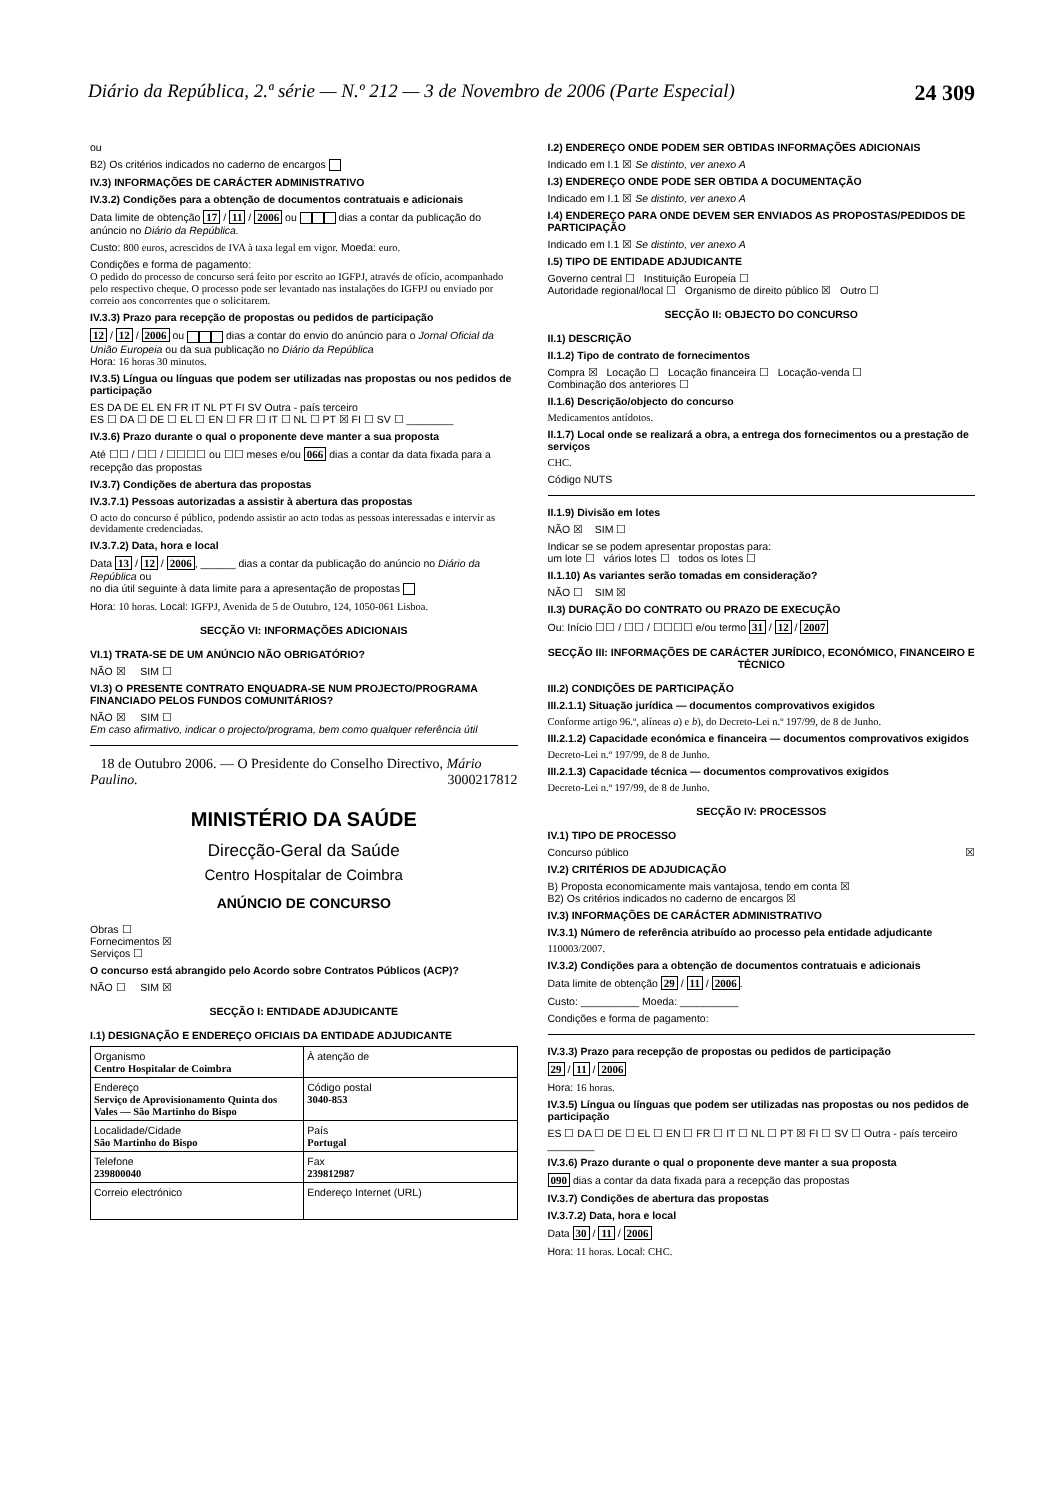Diário da República, 2.ª série — N.º 212 — 3 de Novembro de 2006 (Parte Especial) 24 309
ou
B2) Os critérios indicados no caderno de encargos
IV.3) INFORMAÇÕES DE CARÁCTER ADMINISTRATIVO
IV.3.2) Condições para a obtenção de documentos contratuais e adicionais
Data limite de obtenção 17 / 11 / 2006 ou dias a contar da publicação do anúncio no Diário da República.
Custo: 800 euros, acrescidos de IVA à taxa legal em vigor. Moeda: euro.
Condições e forma de pagamento:
O pedido do processo de concurso será feito por escrito ao IGFPJ, através de ofício, acompanhado pelo respectivo cheque. O processo pode ser levantado nas instalações do IGFPJ ou enviado por correio aos concorrentes que o solicitarem.
IV.3.3) Prazo para recepção de propostas ou pedidos de participação
12 / 12 / 2006 ou dias a contar do envio do anúncio para o Jornal Oficial da União Europeia ou da sua publicação no Diário da República
Hora: 16 horas 30 minutos.
IV.3.5) Língua ou línguas que podem ser utilizadas nas propostas ou nos pedidos de participação
ES DA DE EL EN FR IT NL PT FI SV Outra - país terceiro
ES ☐ DA ☐ DE ☐ EL ☐ EN ☐ FR ☐ IT ☐ NL ☐ PT ☒ FI ☐ SV ☐ ________
IV.3.6) Prazo durante o qual o proponente deve manter a sua proposta
Até ☐☐ / ☐☐ / ☐☐☐☐ ou ☐☐ meses e/ou 066 dias a contar da data fixada para a recepção das propostas
IV.3.7) Condições de abertura das propostas
IV.3.7.1) Pessoas autorizadas a assistir à abertura das propostas
O acto do concurso é público, podendo assistir ao acto todas as pessoas interessadas e intervir as devidamente credenciadas.
IV.3.7.2) Data, hora e local
Data 13 / 12 / 2006, ______ dias a contar da publicação do anúncio no Diário da República ou
no dia útil seguinte à data limite para a apresentação de propostas
Hora: 10 horas. Local: IGFPJ, Avenida de 5 de Outubro, 124, 1050-061 Lisboa.
SECÇÃO VI: INFORMAÇÕES ADICIONAIS
VI.1) TRATA-SE DE UM ANÚNCIO NÃO OBRIGATÓRIO?
NÃO ☒ SIM ☐
VI.3) O PRESENTE CONTRATO ENQUADRA-SE NUM PROJECTO/PROGRAMA FINANCIADO PELOS FUNDOS COMUNITÁRIOS?
NÃO ☒ SIM ☐
Em caso afirmativo, indicar o projecto/programa, bem como qualquer referência útil
18 de Outubro 2006. — O Presidente do Conselho Directivo, Mário Paulino. 3000217812
MINISTÉRIO DA SAÚDE
Direcção-Geral da Saúde
Centro Hospitalar de Coimbra
ANÚNCIO DE CONCURSO
Obras ☐
Fornecimentos ☒
Serviços ☐
O concurso está abrangido pelo Acordo sobre Contratos Públicos (ACP)?
NÃO ☐ SIM ☒
SECÇÃO I: ENTIDADE ADJUDICANTE
I.1) DESIGNAÇÃO E ENDEREÇO OFICIAIS DA ENTIDADE ADJUDICANTE
| Organismo Centro Hospitalar de Coimbra | À atenção de |
| Endereço Serviço de Aprovisionamento Quinta dos Vales — São Martinho do Bispo | Código postal 3040-853 |
| Localidade/Cidade São Martinho do Bispo | País Portugal |
| Telefone 239800040 | Fax 239812987 |
| Correio electrónico | Endereço Internet (URL) |
I.2) ENDEREÇO ONDE PODEM SER OBTIDAS INFORMAÇÕES ADICIONAIS
Indicado em I.1 ☒ Se distinto, ver anexo A
I.3) ENDEREÇO ONDE PODE SER OBTIDA A DOCUMENTAÇÃO
Indicado em I.1 ☒ Se distinto, ver anexo A
I.4) ENDEREÇO PARA ONDE DEVEM SER ENVIADOS AS PROPOSTAS/PEDIDOS DE PARTICIPAÇÃO
Indicado em I.1 ☒ Se distinto, ver anexo A
I.5) TIPO DE ENTIDADE ADJUDICANTE
Governo central ☐ Instituição Europeia ☐
Autoridade regional/local ☐ Organismo de direito público ☒ Outro ☐
SECÇÃO II: OBJECTO DO CONCURSO
II.1) DESCRIÇÃO
II.1.2) Tipo de contrato de fornecimentos
Compra ☒ Locação ☐ Locação financeira ☐ Locação-venda ☐
Combinação dos anteriores ☐
II.1.6) Descrição/objecto do concurso
Medicamentos antídotos.
II.1.7) Local onde se realizará a obra, a entrega dos fornecimentos ou a prestação de serviços
CHC.
Código NUTS
II.1.9) Divisão em lotes
NÃO ☒ SIM ☐
Indicar se se podem apresentar propostas para:
um lote ☐ vários lotes ☐ todos os lotes ☐
II.1.10) As variantes serão tomadas em consideração?
NÃO ☐ SIM ☒
II.3) DURAÇÃO DO CONTRATO OU PRAZO DE EXECUÇÃO
Ou: Início ☐☐ / ☐☐ / ☐☐☐☐ e/ou termo 31 / 12 / 2007
SECÇÃO III: INFORMAÇÕES DE CARÁCTER JURÍDICO, ECONÓMICO, FINANCEIRO E TÉCNICO
III.2) CONDIÇÕES DE PARTICIPAÇÃO
III.2.1.1) Situação jurídica — documentos comprovativos exigidos
Conforme artigo 96.º, alíneas a) e b), do Decreto-Lei n.º 197/99, de 8 de Junho.
III.2.1.2) Capacidade económica e financeira — documentos comprovativos exigidos
Decreto-Lei n.º 197/99, de 8 de Junho.
III.2.1.3) Capacidade técnica — documentos comprovativos exigidos
Decreto-Lei n.º 197/99, de 8 de Junho.
SECÇÃO IV: PROCESSOS
IV.1) TIPO DE PROCESSO
Concurso público ☒
IV.2) CRITÉRIOS DE ADJUDICAÇÃO
B) Proposta economicamente mais vantajosa, tendo em conta ☒
B2) Os critérios indicados no caderno de encargos ☒
IV.3) INFORMAÇÕES DE CARÁCTER ADMINISTRATIVO
IV.3.1) Número de referência atribuído ao processo pela entidade adjudicante
110003/2007.
IV.3.2) Condições para a obtenção de documentos contratuais e adicionais
Data limite de obtenção 29 / 11 / 2006.
Custo: __________ Moeda: __________
Condições e forma de pagamento:
IV.3.3) Prazo para recepção de propostas ou pedidos de participação
29 / 11 / 2006
Hora: 16 horas.
IV.3.5) Língua ou línguas que podem ser utilizadas nas propostas ou nos pedidos de participação
ES ☐ DA ☐ DE ☐ EL ☐ EN ☐ FR ☐ IT ☐ NL ☐ PT ☒ FI ☐ SV ☐ Outra - país terceiro ________
IV.3.6) Prazo durante o qual o proponente deve manter a sua proposta
090 dias a contar da data fixada para a recepção das propostas
IV.3.7) Condições de abertura das propostas
IV.3.7.2) Data, hora e local
Data 30 / 11 / 2006
Hora: 11 horas. Local: CHC.